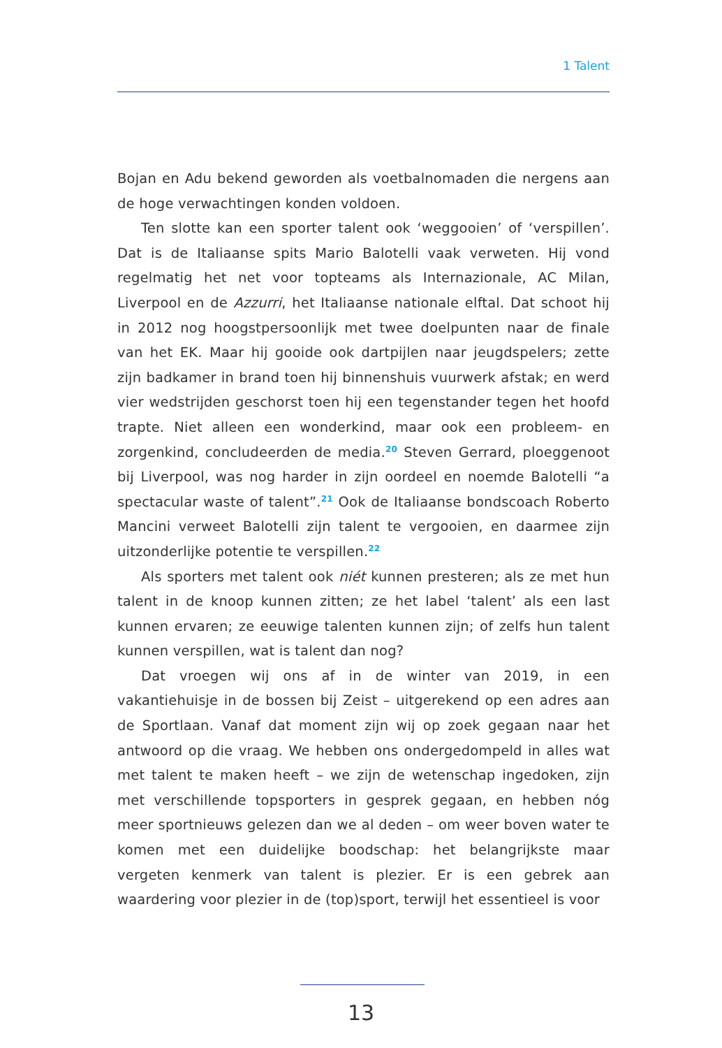1 Talent
Bojan en Adu bekend geworden als voetbalnomaden die nergens aan de hoge verwachtingen konden voldoen.
Ten slotte kan een sporter talent ook ‘weggooien’ of ‘verspillen’. Dat is de Italiaanse spits Mario Balotelli vaak verweten. Hij vond regelmatig het net voor topteams als Internazionale, AC Milan, Liverpool en de Azzurri, het Italiaanse nationale elftal. Dat schoot hij in 2012 nog hoogstpersoonlijk met twee doelpunten naar de finale van het EK. Maar hij gooide ook dartpijlen naar jeugdspelers; zette zijn badkamer in brand toen hij binnenshuis vuurwerk afstak; en werd vier wedstrijden geschorst toen hij een tegenstander tegen het hoofd trapte. Niet alleen een wonderkind, maar ook een probleem- en zorgenkind, concludeerden de media.<sup>20</sup> Steven Gerrard, ploeggenoot bij Liverpool, was nog harder in zijn oordeel en noemde Balotelli “a spectacular waste of talent”.<sup>21</sup> Ook de Italiaanse bondscoach Roberto Mancini verweet Balotelli zijn talent te vergooien, en daarmee zijn uitzonderlijke potentie te verspillen.<sup>22</sup>
Als sporters met talent ook niét kunnen presteren; als ze met hun talent in de knoop kunnen zitten; ze het label ‘talent’ als een last kunnen ervaren; ze eeuwige talenten kunnen zijn; of zelfs hun talent kunnen verspillen, wat is talent dan nog?
Dat vroegen wij ons af in de winter van 2019, in een vakantiehuisje in de bossen bij Zeist – uitgerekend op een adres aan de Sportlaan. Vanaf dat moment zijn wij op zoek gegaan naar het antwoord op die vraag. We hebben ons ondergedompeld in alles wat met talent te maken heeft – we zijn de wetenschap ingedoken, zijn met verschillende topsporters in gesprek gegaan, en hebben nóg meer sportnieuws gelezen dan we al deden – om weer boven water te komen met een duidelijke boodschap: het belangrijkste maar vergeten kenmerk van talent is plezier. Er is een gebrek aan waardering voor plezier in de (top)sport, terwijl het essentieel is voor
13